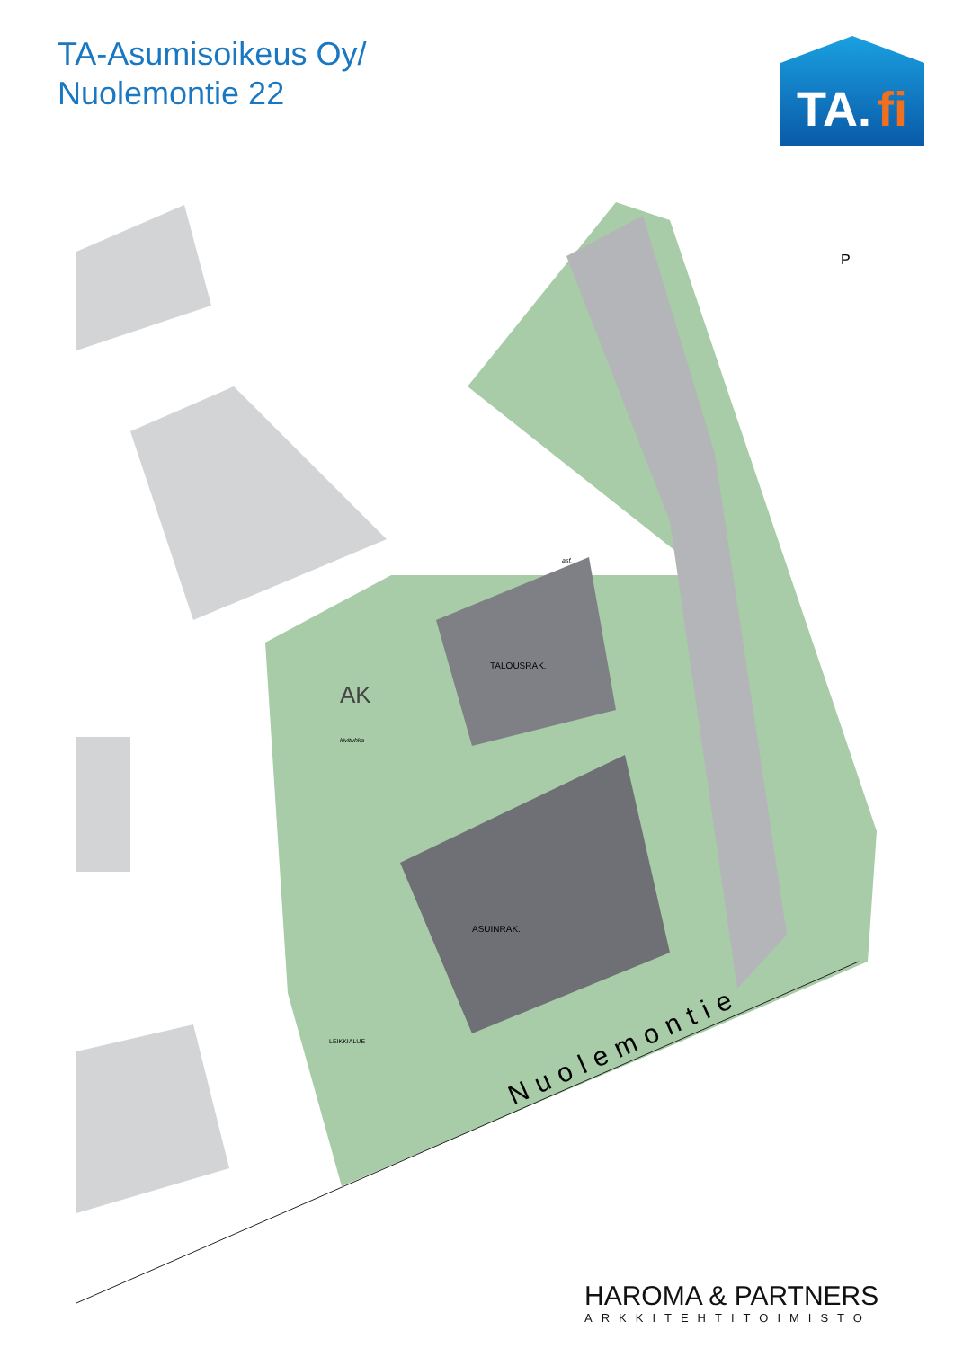TA-Asumisoikeus Oy/
Nuolemontie 22
TA.
fi
P
TALOUSRAK.
ASUINRAK.
AK
kivituhka
asf.
LEIKKIALUE
Nuolemontie
HAROMA & PARTNERS
ARKKITEHTITOIMISTO